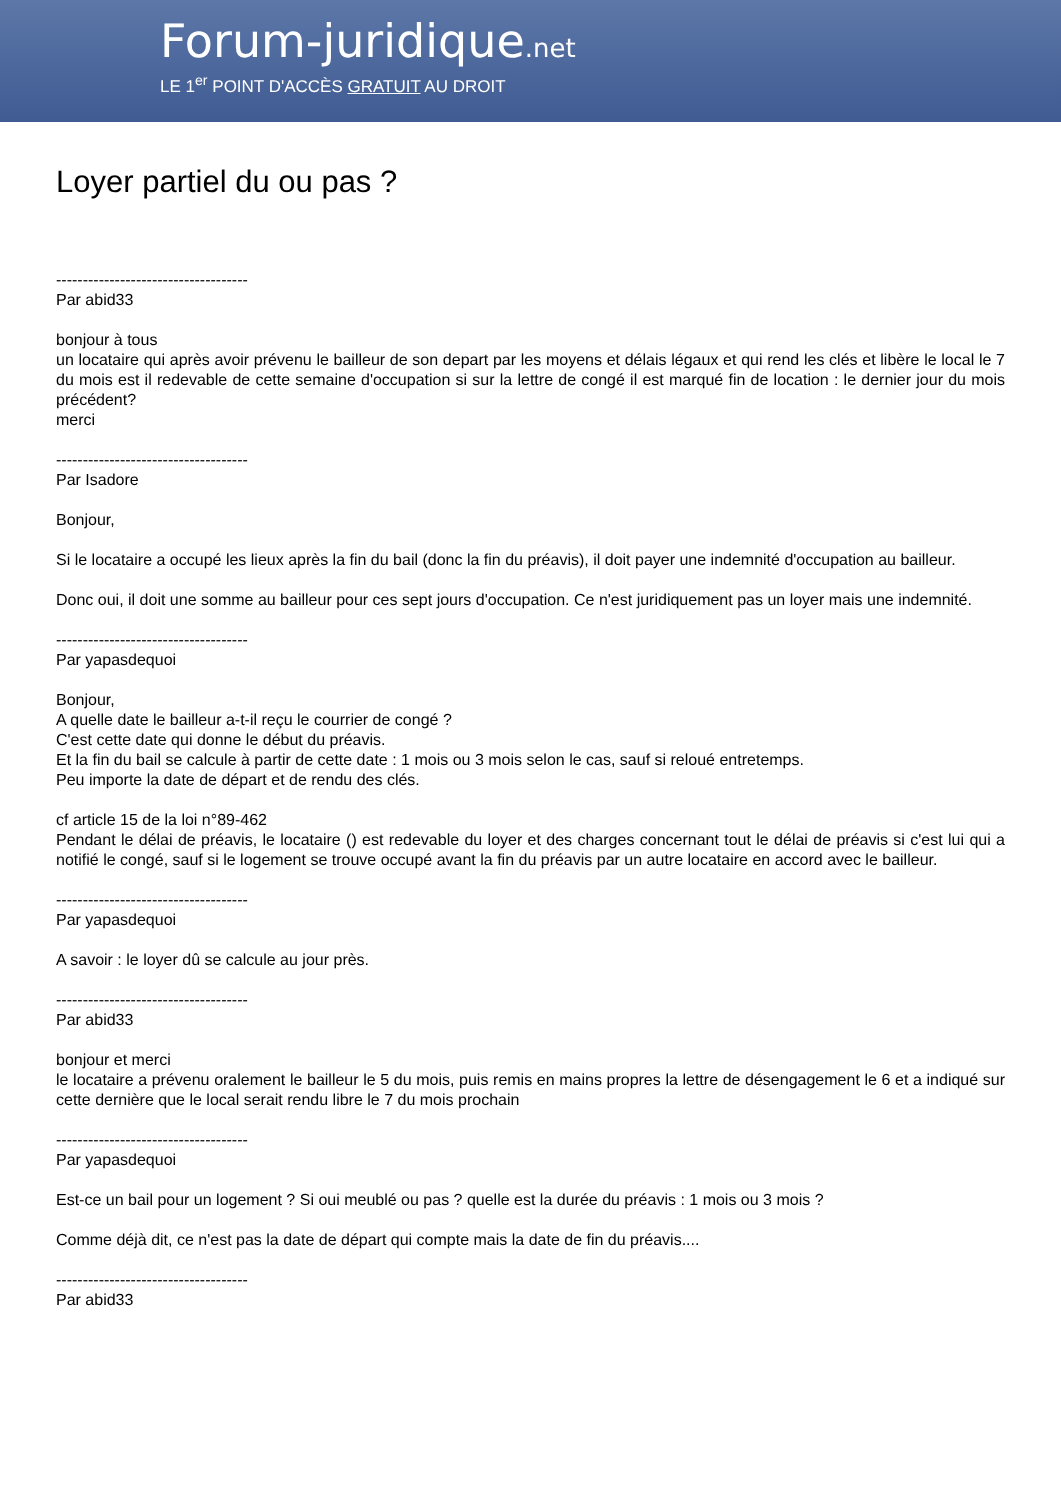Forum-juridique.net
LE 1<sup>er</sup> POINT D'ACCÈS GRATUIT AU DROIT
Loyer partiel du ou pas ?
------------------------------------
Par abid33
bonjour à tous
un locataire qui après avoir prévenu le bailleur de son depart par les moyens et délais légaux et qui rend les clés et libère le local le 7 du mois est il redevable de cette semaine d'occupation si sur la lettre de congé il est marqué fin de location : le dernier jour du mois précédent?
merci
------------------------------------
Par Isadore
Bonjour,
Si le locataire a occupé les lieux après la fin du bail (donc la fin du préavis), il doit payer une indemnité d'occupation au bailleur.
Donc oui, il doit une somme au bailleur pour ces sept jours d'occupation. Ce n'est juridiquement pas un loyer mais une indemnité.
------------------------------------
Par yapasdequoi
Bonjour,
A quelle date le bailleur a-t-il reçu le courrier de congé ?
C'est cette date qui donne le début du préavis.
Et la fin du bail se calcule à partir de cette date : 1 mois ou 3 mois selon le cas, sauf si reloué entretemps.
Peu importe la date de départ et de rendu des clés.
cf article 15 de la loi n°89-462
Pendant le délai de préavis, le locataire () est redevable du loyer et des charges concernant tout le délai de préavis si c'est lui qui a notifié le congé, sauf si le logement se trouve occupé avant la fin du préavis par un autre locataire en accord avec le bailleur.
------------------------------------
Par yapasdequoi
A savoir : le loyer dû se calcule au jour près.
------------------------------------
Par abid33
bonjour et merci
le locataire a prévenu oralement le bailleur le 5 du mois, puis remis en mains propres la lettre de désengagement le 6 et a indiqué sur cette dernière que le local serait rendu libre le 7 du mois prochain
------------------------------------
Par yapasdequoi
Est-ce un bail pour un logement ? Si oui meublé ou pas ? quelle est la durée du préavis : 1 mois ou 3 mois ?
Comme déjà dit, ce n'est pas la date de départ qui compte mais la date de fin du préavis....
------------------------------------
Par abid33